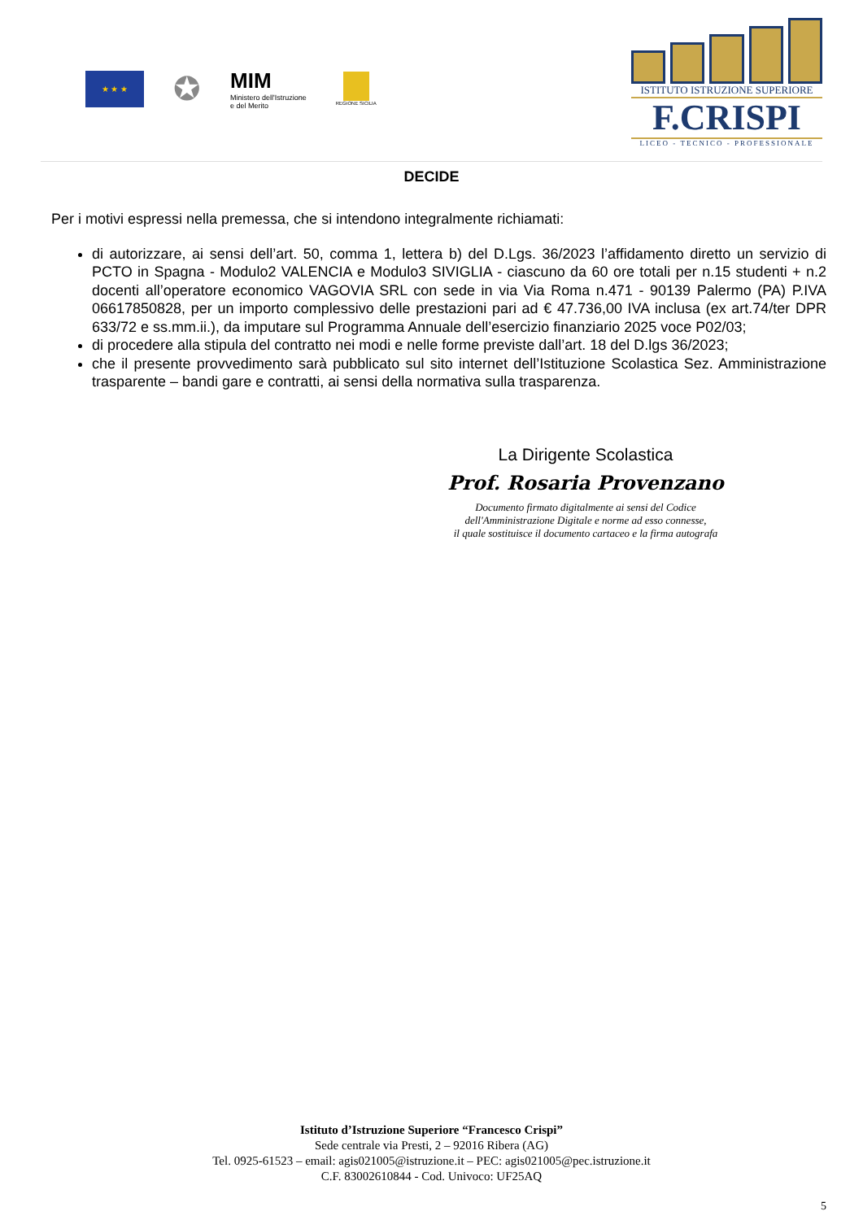★ ★ ★
✪
MIM
Ministero dell'Istruzione
e del Merito
REGIONE SICILIA
ISTITUTO ISTRUZIONE SUPERIORE
F.CRISPI
LICEO - TECNICO - PROFESSIONALE
DECIDE
Per i motivi espressi nella premessa, che si intendono integralmente richiamati:
di autorizzare, ai sensi dell’art. 50, comma 1, lettera b) del D.Lgs. 36/2023 l’affidamento diretto un servizio di PCTO in Spagna - Modulo2 VALENCIA e Modulo3 SIVIGLIA - ciascuno da 60 ore totali per n.15 studenti + n.2 docenti all’operatore economico VAGOVIA SRL con sede in via Via Roma n.471 - 90139 Palermo (PA) P.IVA 06617850828, per un importo complessivo delle prestazioni pari ad € 47.736,00 IVA inclusa (ex art.74/ter DPR 633/72 e ss.mm.ii.), da imputare sul Programma Annuale dell’esercizio finanziario 2025 voce P02/03;
di procedere alla stipula del contratto nei modi e nelle forme previste dall’art. 18 del D.lgs 36/2023;
che il presente provvedimento sarà pubblicato sul sito internet dell’Istituzione Scolastica Sez. Amministrazione trasparente – bandi gare e contratti, ai sensi della normativa sulla trasparenza.
La Dirigente Scolastica
Prof. Rosaria Provenzano
Documento firmato digitalmente ai sensi del Codice
dell'Amministrazione Digitale e norme ad esso connesse,
il quale sostituisce il documento cartaceo e la firma autografa
Istituto d’Istruzione Superiore “Francesco Crispi”
Sede centrale via Presti, 2 – 92016 Ribera (AG)
Tel. 0925-61523 – email: agis021005@istruzione.it – PEC: agis021005@pec.istruzione.it
C.F. 83002610844 - Cod. Univoco: UF25AQ
5